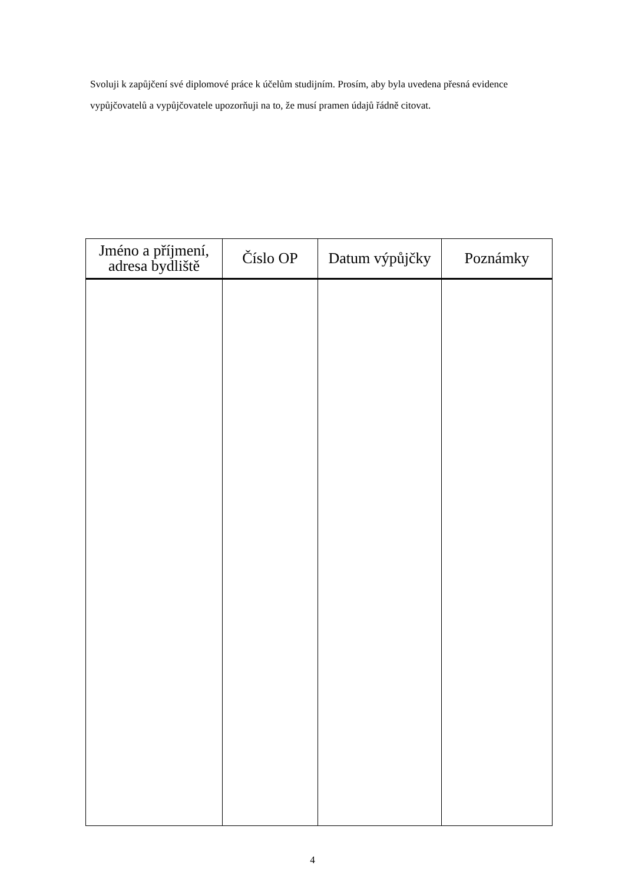Svoluji k zapůjčení své diplomové práce k účelům studijním. Prosím, aby byla uvedena přesná evidence vypůjčovatelů a vypůjčovatele upozorňuji na to, že musí pramen údajů řádně citovat.
| Jméno a příjmení, adresa bydliště | Číslo OP | Datum výpůjčky | Poznámky |
| --- | --- | --- | --- |
4